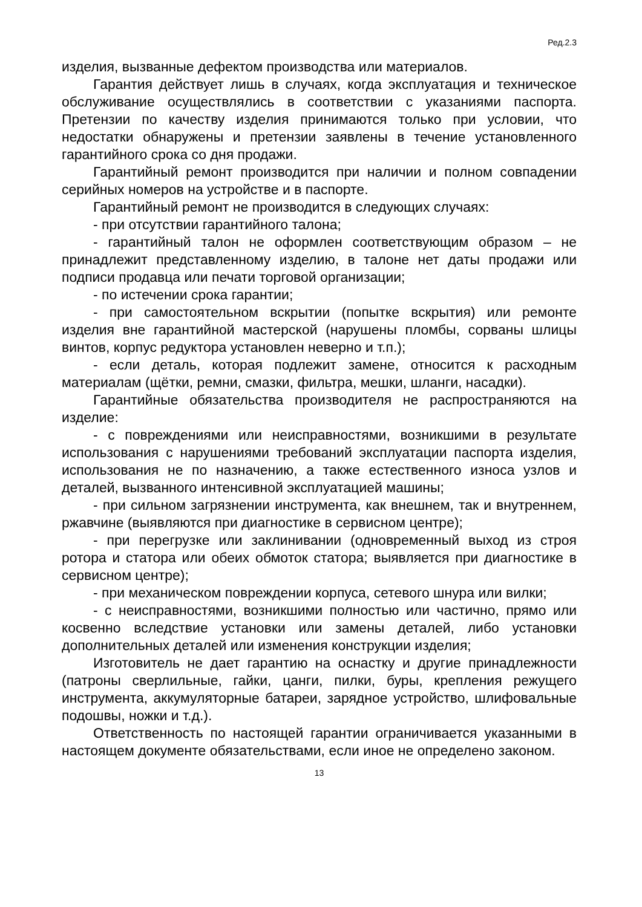Ред.2.3
изделия, вызванные дефектом производства или материалов.
Гарантия действует лишь в случаях, когда эксплуатация и техническое обслуживание осуществлялись в соответствии с указаниями паспорта. Претензии по качеству изделия принимаются только при условии, что недостатки обнаружены и претензии заявлены в течение установленного гарантийного срока со дня продажи.
Гарантийный ремонт производится при наличии и полном совпадении серийных номеров на устройстве и в паспорте.
Гарантийный ремонт не производится в следующих случаях:
- при отсутствии гарантийного талона;
- гарантийный талон не оформлен соответствующим образом – не принадлежит представленному изделию, в талоне нет даты продажи или подписи продавца или печати торговой организации;
- по истечении срока гарантии;
- при самостоятельном вскрытии (попытке вскрытия) или ремонте изделия вне гарантийной мастерской (нарушены пломбы, сорваны шлицы винтов, корпус редуктора установлен неверно и т.п.);
- если деталь, которая подлежит замене, относится к расходным материалам (щётки, ремни, смазки, фильтра, мешки, шланги, насадки).
Гарантийные обязательства производителя не распространяются на изделие:
- с повреждениями или неисправностями, возникшими в результате использования с нарушениями требований эксплуатации паспорта изделия, использования не по назначению, а также естественного износа узлов и деталей, вызванного интенсивной эксплуатацией машины;
- при сильном загрязнении инструмента, как внешнем, так и внутреннем, ржавчине (выявляются при диагностике в сервисном центре);
- при перегрузке или заклинивании (одновременный выход из строя ротора и статора или обеих обмоток статора; выявляется при диагностике в сервисном центре);
- при механическом повреждении корпуса, сетевого шнура или вилки;
- с неисправностями, возникшими полностью или частично, прямо или косвенно вследствие установки или замены деталей, либо установки дополнительных деталей или изменения конструкции изделия;
Изготовитель не дает гарантию на оснастку и другие принадлежности (патроны сверлильные, гайки, цанги, пилки, буры, крепления режущего инструмента, аккумуляторные батареи, зарядное устройство, шлифовальные подошвы, ножки и т.д.).
Ответственность по настоящей гарантии ограничивается указанными в настоящем документе обязательствами, если иное не определено законом.
13